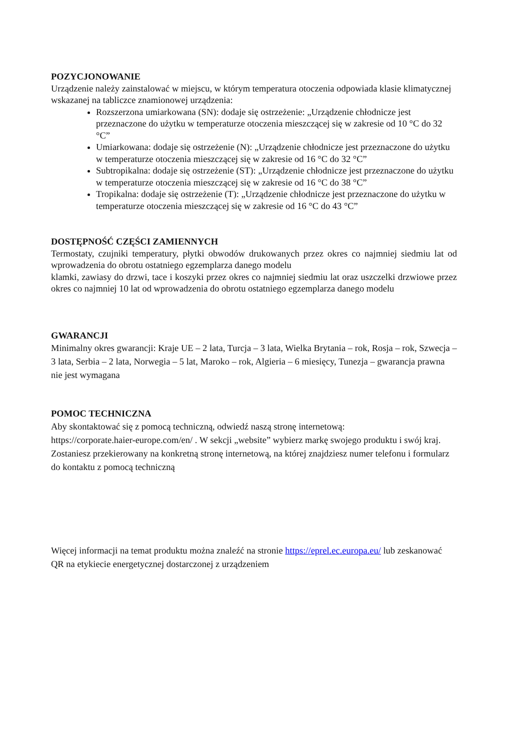POZYCJONOWANIE
Urządzenie należy zainstalować w miejscu, w którym temperatura otoczenia odpowiada klasie klimatycznej wskazanej na tabliczce znamionowej urządzenia:
Rozszerzona umiarkowana (SN): dodaje się ostrzeżenie: „Urządzenie chłodnicze jest przeznaczone do użytku w temperaturze otoczenia mieszczącej się w zakresie od 10 °C do 32 °C”
Umiarkowana: dodaje się ostrzeżenie (N): „Urządzenie chłodnicze jest przeznaczone do użytku w temperaturze otoczenia mieszczącej się w zakresie od 16 °C do 32 °C”
Subtropikalna: dodaje się ostrzeżenie (ST): „Urządzenie chłodnicze jest przeznaczone do użytku w temperaturze otoczenia mieszczącej się w zakresie od 16 °C do 38 °C”
Tropikalna: dodaje się ostrzeżenie (T): „Urządzenie chłodnicze jest przeznaczone do użytku w temperaturze otoczenia mieszczącej się w zakresie od 16 °C do 43 °C”
DOSTĘPNOŚĆ CZĘŚCI ZAMIENNYCH
Termostaty, czujniki temperatury, płytki obwodów drukowanych przez okres co najmniej siedmiu lat od wprowadzenia do obrotu ostatniego egzemplarza danego modelu
klamki, zawiasy do drzwi, tace i koszyki przez okres co najmniej siedmiu lat oraz uszczelki drzwiowe przez okres co najmniej 10 lat od wprowadzenia do obrotu ostatniego egzemplarza danego modelu
GWARANCJI
Minimalny okres gwarancji: Kraje UE – 2 lata, Turcja – 3 lata, Wielka Brytania – rok, Rosja – rok, Szwecja – 3 lata, Serbia – 2 lata, Norwegia – 5 lat, Maroko – rok, Algieria – 6 miesięcy, Tunezja – gwarancja prawna nie jest wymagana
POMOC TECHNICZNA
Aby skontaktować się z pomocą techniczną, odwiedź naszą stronę internetową:
https://corporate.haier-europe.com/en/ . W sekcji „website” wybierz markę swojego produktu i swój kraj. Zostaniesz przekierowany na konkretną stronę internetową, na której znajdziesz numer telefonu i formularz do kontaktu z pomocą techniczną
Więcej informacji na temat produktu można znaleźć na stronie https://eprel.ec.europa.eu/ lub zeskanować QR na etykiecie energetycznej dostarczonej z urządzeniem